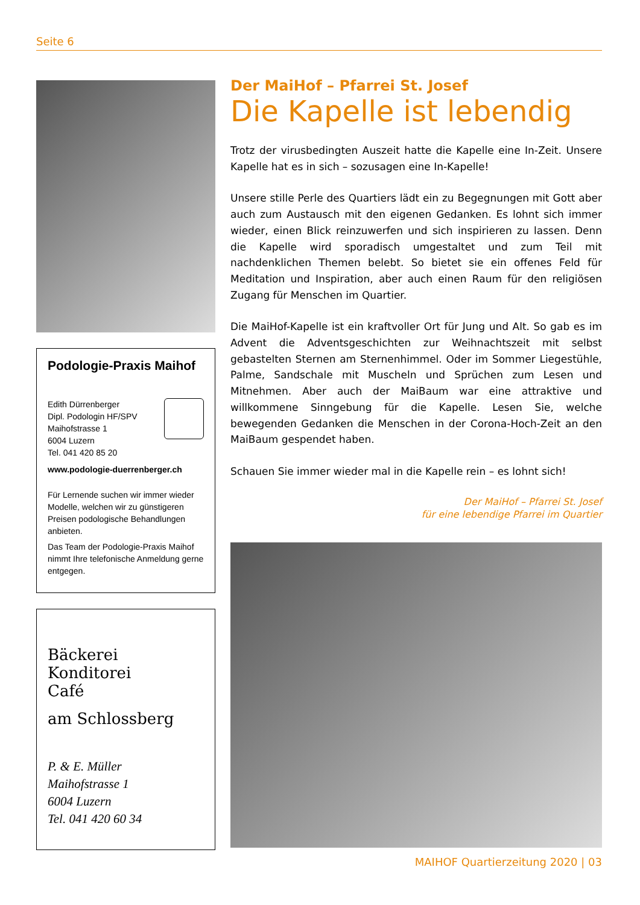Seite 6
Podologie-Praxis Maihof
Edith Dürrenberger
Dipl. Podologin HF/SPV
Maihofstrasse 1
6004 Luzern
Tel. 041 420 85 20
www.podologie-duerrenberger.ch
Für Lernende suchen wir immer wieder Modelle, welchen wir zu günstigeren Preisen podologische Behandlungen anbieten.
Das Team der Podologie-Praxis Maihof nimmt Ihre telefonische Anmeldung gerne entgegen.
Bäckerei
Konditorei
Café
am Schlossberg
P. & E. Müller
Maihofstrasse 1
6004 Luzern
Tel. 041 420 60 34
Der MaiHof – Pfarrei St. Josef
Die Kapelle ist lebendig
Trotz der virusbedingten Auszeit hatte die Kapelle eine In-Zeit. Unsere Kapelle hat es in sich – sozusagen eine In-Kapelle!
Unsere stille Perle des Quartiers lädt ein zu Begegnungen mit Gott aber auch zum Austausch mit den eigenen Gedanken. Es lohnt sich immer wieder, einen Blick reinzuwerfen und sich inspirieren zu lassen. Denn die Kapelle wird sporadisch umgestaltet und zum Teil mit nachdenklichen Themen belebt. So bietet sie ein offenes Feld für Meditation und Inspiration, aber auch einen Raum für den religiösen Zugang für Menschen im Quartier.
Die MaiHof-Kapelle ist ein kraftvoller Ort für Jung und Alt. So gab es im Advent die Adventsgeschichten zur Weihnachtszeit mit selbst gebastelten Sternen am Sternenhimmel. Oder im Sommer Liegestühle, Palme, Sandschale mit Muscheln und Sprüchen zum Lesen und Mitnehmen. Aber auch der MaiBaum war eine attraktive und willkommene Sinngebung für die Kapelle. Lesen Sie, welche bewegenden Gedanken die Menschen in der Corona-Hoch-Zeit an den MaiBaum gespendet haben.
Schauen Sie immer wieder mal in die Kapelle rein – es lohnt sich!
Der MaiHof – Pfarrei St. Josef
für eine lebendige Pfarrei im Quartier
MAIHOF Quartierzeitung 2020 | 03